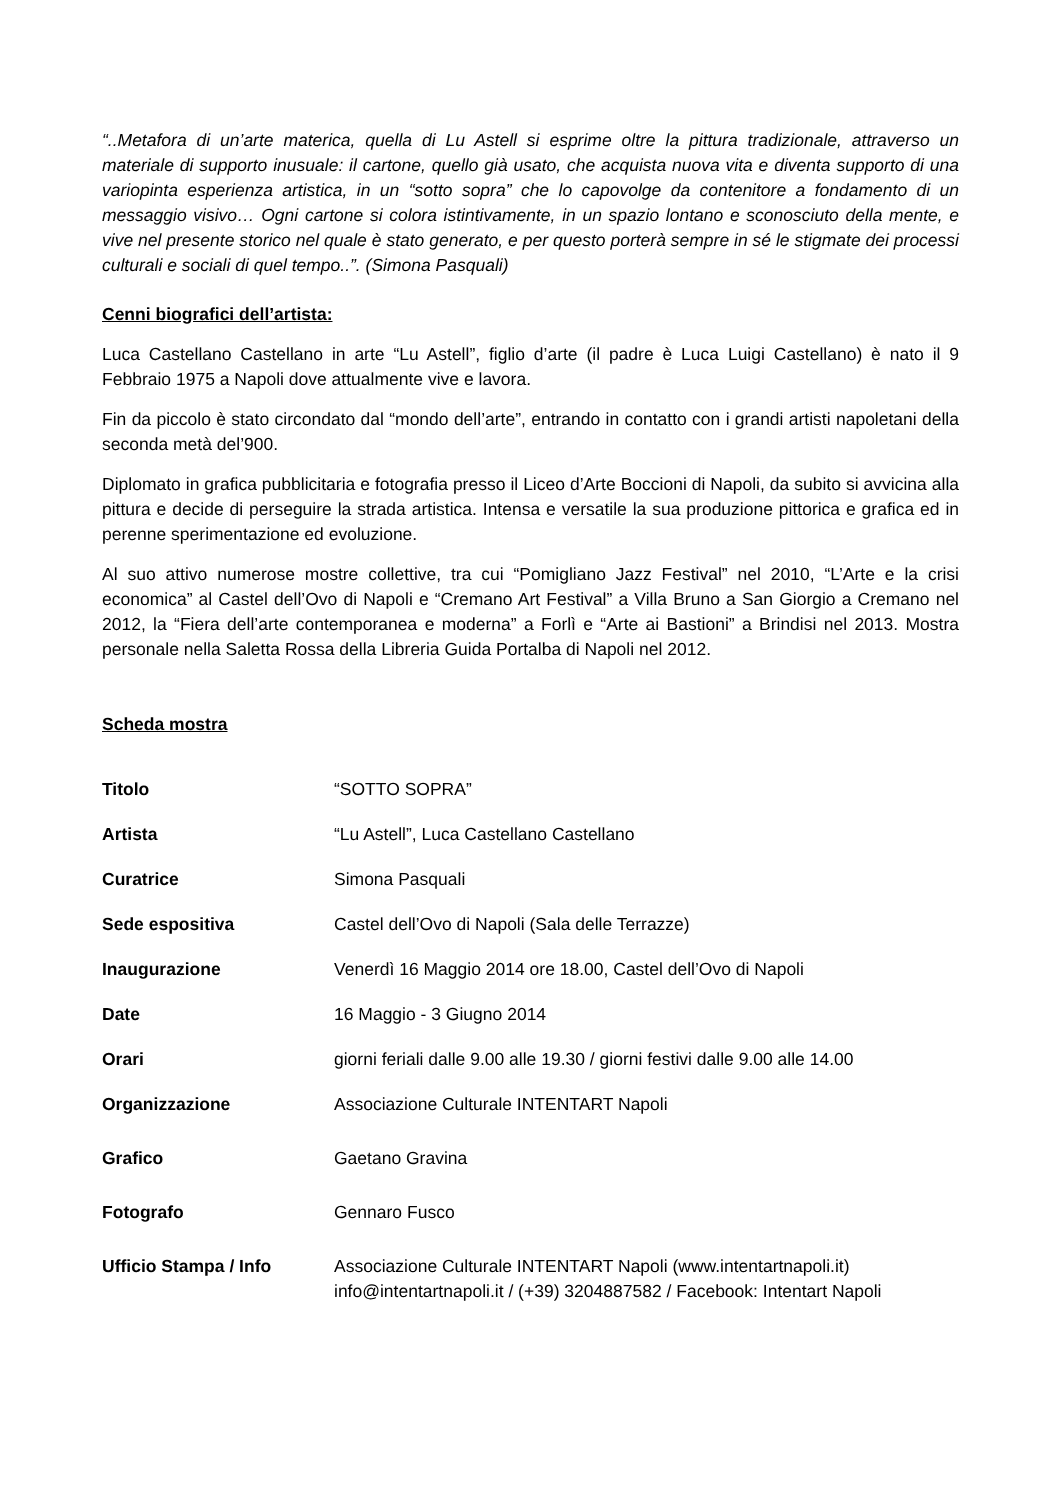“..Metafora di un’arte materica, quella di Lu Astell si esprime oltre la pittura tradizionale, attraverso un materiale di supporto inusuale: il cartone, quello già usato, che acquista nuova vita e diventa supporto di una variopinta esperienza artistica, in un “sotto sopra” che lo capovolge da contenitore a fondamento di un messaggio visivo… Ogni cartone si colora istintivamente, in un spazio lontano e sconosciuto della mente, e vive nel presente storico nel quale è stato generato, e per questo porterà sempre in sé le stigmate dei processi culturali e sociali di quel tempo..”. (Simona Pasquali)
Cenni biografici dell’artista:
Luca Castellano Castellano in arte “Lu Astell”, figlio d’arte (il padre è Luca Luigi Castellano) è nato il 9 Febbraio 1975 a Napoli dove attualmente vive e lavora.
Fin da piccolo è stato circondato dal “mondo dell’arte”, entrando in contatto con i grandi artisti napoletani della seconda metà del’900.
Diplomato in grafica pubblicitaria e fotografia presso il Liceo d’Arte Boccioni di Napoli, da subito si avvicina alla pittura e decide di perseguire la strada artistica. Intensa e versatile la sua produzione pittorica e grafica ed in perenne sperimentazione ed evoluzione.
Al suo attivo numerose mostre collettive, tra cui “Pomigliano Jazz Festival” nel 2010, “L’Arte e la crisi economica” al Castel dell’Ovo di Napoli e “Cremano Art Festival” a Villa Bruno a San Giorgio a Cremano nel 2012, la “Fiera dell’arte contemporanea e moderna” a Forlì e “Arte ai Bastioni” a Brindisi nel 2013. Mostra personale nella Saletta Rossa della Libreria Guida Portalba di Napoli nel 2012.
Scheda mostra
| Titolo | “SOTTO SOPRA” |
| Artista | “Lu Astell”, Luca Castellano Castellano |
| Curatrice | Simona Pasquali |
| Sede espositiva | Castel dell’Ovo di Napoli (Sala delle Terrazze) |
| Inaugurazione | Venerdì 16 Maggio 2014 ore 18.00, Castel dell’Ovo di Napoli |
| Date | 16 Maggio - 3 Giugno 2014 |
| Orari | giorni feriali dalle 9.00 alle 19.30 / giorni festivi dalle 9.00 alle 14.00 |
| Organizzazione | Associazione Culturale INTENTART Napoli |
| Grafico | Gaetano Gravina |
| Fotografo | Gennaro Fusco |
| Ufficio Stampa / Info | Associazione Culturale INTENTART Napoli (www.intentartnapoli.it) info@intentartnapoli.it / (+39) 3204887582 / Facebook: Intentart Napoli |